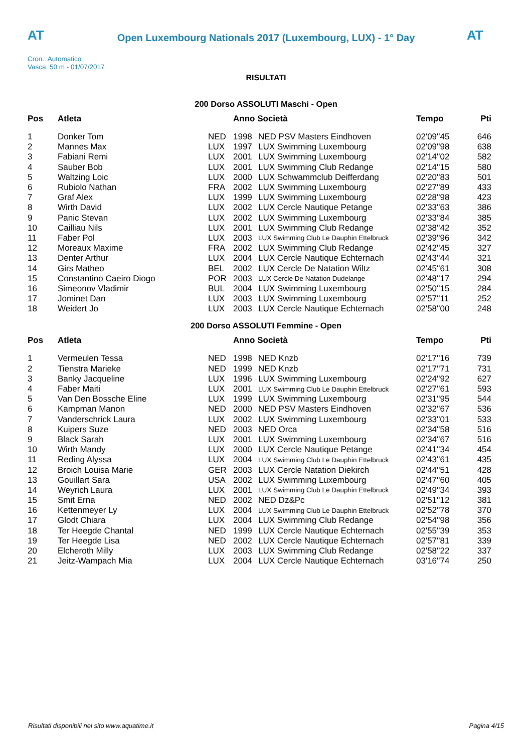AT
Open Luxembourg Nationals 2017 (Luxembourg, LUX) - 1° Day
AT
Cron.: Automatico
Vasca: 50 m - 01/07/2017
RISULTATI
200 Dorso ASSOLUTI Maschi - Open
| Pos | Atleta | | Anno Società | | Tempo | Pti |
| --- | --- | --- | --- | --- | --- | --- |
| 1 | Donker Tom | NED | 1998 | NED PSV Masters Eindhoven | 02'09''45 | 646 |
| 2 | Mannes Max | LUX | 1997 | LUX Swimming Luxembourg | 02'09''98 | 638 |
| 3 | Fabiani Remi | LUX | 2001 | LUX Swimming Luxembourg | 02'14''02 | 582 |
| 4 | Sauber Bob | LUX | 2001 | LUX Swimming Club Redange | 02'14''15 | 580 |
| 5 | Waltzing Loic | LUX | 2000 | LUX Schwammclub Deifferdang | 02'20''83 | 501 |
| 6 | Rubiolo Nathan | FRA | 2002 | LUX Swimming Luxembourg | 02'27''89 | 433 |
| 7 | Graf Alex | LUX | 1999 | LUX Swimming Luxembourg | 02'28''98 | 423 |
| 8 | Wirth David | LUX | 2002 | LUX Cercle Nautique Petange | 02'33''63 | 386 |
| 9 | Panic Stevan | LUX | 2002 | LUX Swimming Luxembourg | 02'33''84 | 385 |
| 10 | Cailliau Nils | LUX | 2001 | LUX Swimming Club Redange | 02'38''42 | 352 |
| 11 | Faber Pol | LUX | 2003 | LUX Swimming Club Le Dauphin Ettelbruck | 02'39''96 | 342 |
| 12 | Moreaux Maxime | FRA | 2002 | LUX Swimming Club Redange | 02'42''45 | 327 |
| 13 | Denter Arthur | LUX | 2004 | LUX Cercle Nautique Echternach | 02'43''44 | 321 |
| 14 | Girs Matheo | BEL | 2002 | LUX Cercle De Natation Wiltz | 02'45''61 | 308 |
| 15 | Constantino Caeiro Diogo | POR | 2003 | LUX Cercle De Natation Dudelange | 02'48''17 | 294 |
| 16 | Simeonov Vladimir | BUL | 2004 | LUX Swimming Luxembourg | 02'50''15 | 284 |
| 17 | Jominet Dan | LUX | 2003 | LUX Swimming Luxembourg | 02'57''11 | 252 |
| 18 | Weidert Jo | LUX | 2003 | LUX Cercle Nautique Echternach | 02'58''00 | 248 |
200 Dorso ASSOLUTI Femmine - Open
| Pos | Atleta | | Anno Società | | Tempo | Pti |
| --- | --- | --- | --- | --- | --- | --- |
| 1 | Vermeulen Tessa | NED | 1998 | NED Knzb | 02'17''16 | 739 |
| 2 | Tienstra Marieke | NED | 1999 | NED Knzb | 02'17''71 | 731 |
| 3 | Banky Jacqueline | LUX | 1996 | LUX Swimming Luxembourg | 02'24''92 | 627 |
| 4 | Faber Maiti | LUX | 2001 | LUX Swimming Club Le Dauphin Ettelbruck | 02'27''61 | 593 |
| 5 | Van Den Bossche Eline | LUX | 1999 | LUX Swimming Luxembourg | 02'31''95 | 544 |
| 6 | Kampman Manon | NED | 2000 | NED PSV Masters Eindhoven | 02'32''67 | 536 |
| 7 | Vanderschrick Laura | LUX | 2002 | LUX Swimming Luxembourg | 02'33''01 | 533 |
| 8 | Kuipers Suze | NED | 2003 | NED Orca | 02'34''58 | 516 |
| 9 | Black Sarah | LUX | 2001 | LUX Swimming Luxembourg | 02'34''67 | 516 |
| 10 | Wirth Mandy | LUX | 2000 | LUX Cercle Nautique Petange | 02'41''34 | 454 |
| 11 | Reding Alyssa | LUX | 2004 | LUX Swimming Club Le Dauphin Ettelbruck | 02'43''61 | 435 |
| 12 | Broich Louisa Marie | GER | 2003 | LUX Cercle Natation Diekirch | 02'44''51 | 428 |
| 13 | Gouillart Sara | USA | 2002 | LUX Swimming Luxembourg | 02'47''60 | 405 |
| 14 | Weyrich Laura | LUX | 2001 | LUX Swimming Club Le Dauphin Ettelbruck | 02'49''34 | 393 |
| 15 | Smit Erna | NED | 2002 | NED Dz&Pc | 02'51''12 | 381 |
| 16 | Kettenmeyer Ly | LUX | 2004 | LUX Swimming Club Le Dauphin Ettelbruck | 02'52''78 | 370 |
| 17 | Glodt Chiara | LUX | 2004 | LUX Swimming Club Redange | 02'54''98 | 356 |
| 18 | Ter Heegde Chantal | NED | 1999 | LUX Cercle Nautique Echternach | 02'55''39 | 353 |
| 19 | Ter Heegde Lisa | NED | 2002 | LUX Cercle Nautique Echternach | 02'57''81 | 339 |
| 20 | Elcheroth Milly | LUX | 2003 | LUX Swimming Club Redange | 02'58''22 | 337 |
| 21 | Jeitz-Wampach Mia | LUX | 2004 | LUX Cercle Nautique Echternach | 03'16''74 | 250 |
Risultati disponibili nel sito www.aquatime.it Pagina 4/15